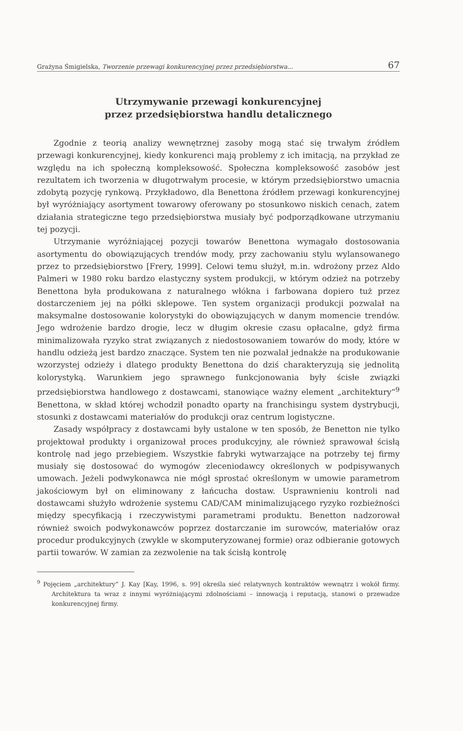Grażyna Śmigielska, Tworzenie przewagi konkurencyjnej przez przedsiębiorstwa... 67
Utrzymywanie przewagi konkurencyjnej
przez przedsiębiorstwa handlu detalicznego
Zgodnie z teorią analizy wewnętrznej zasoby mogą stać się trwałym źródłem przewagi konkurencyjnej, kiedy konkurenci mają problemy z ich imitacją, na przykład ze względu na ich społeczną kompleksowość. Społeczna kompleksowość zasobów jest rezultatem ich tworzenia w długotrwałym procesie, w którym przedsiębiorstwo umacnia zdobytą pozycję rynkową. Przykładowo, dla Benettona źródłem przewagi konkurencyjnej był wyróżniający asortyment towarowy oferowany po stosunkowo niskich cenach, zatem działania strategiczne tego przedsiębiorstwa musiały być podporządkowane utrzymaniu tej pozycji.
Utrzymanie wyróżniającej pozycji towarów Benettona wymagało dostosowania asortymentu do obowiązujących trendów mody, przy zachowaniu stylu wylansowanego przez to przedsiębiorstwo [Frery, 1999]. Celowi temu służył, m.in. wdrożony przez Aldo Palmeri w 1980 roku bardzo elastyczny system produkcji, w którym odzież na potrzeby Benettona była produkowana z naturalnego włókna i farbowana dopiero tuż przez dostarczeniem jej na półki sklepowe. Ten system organizacji produkcji pozwalał na maksymalne dostosowanie kolorystyki do obowiązujących w danym momencie trendów. Jego wdrożenie bardzo drogie, lecz w długim okresie czasu opłacalne, gdyż firma minimalizowała ryzyko strat związanych z niedostosowaniem towarów do mody, które w handlu odzieżą jest bardzo znaczące. System ten nie pozwalał jednakże na produkowanie wzorzystej odzieży i dlatego produkty Benettona do dziś charakteryzują się jednolitą kolorystyką. Warunkiem jego sprawnego funkcjonowania były ścisłe związki przedsiębiorstwa handlowego z dostawcami, stanowiące ważny element „architektury”<sup>9</sup> Benettona, w skład której wchodził ponadto oparty na franchisingu system dystrybucji, stosunki z dostawcami materiałów do produkcji oraz centrum logistyczne.
Zasady współpracy z dostawcami były ustalone w ten sposób, że Benetton nie tylko projektował produkty i organizował proces produkcyjny, ale również sprawował ścisłą kontrolę nad jego przebiegiem. Wszystkie fabryki wytwarzające na potrzeby tej firmy musiały się dostosować do wymogów zleceniodawcy określonych w podpisywanych umowach. Jeżeli podwykonawca nie mógł sprostać określonym w umowie parametrom jakościowym był on eliminowany z łańcucha dostaw. Usprawnieniu kontroli nad dostawcami służyło wdrożenie systemu CAD/CAM minimalizującego ryzyko rozbieżności między specyfikacją i rzeczywistymi parametrami produktu. Benetton nadzorował również swoich podwykonawców poprzez dostarczanie im surowców, materiałów oraz procedur produkcyjnych (zwykle w skomputeryzowanej formie) oraz odbieranie gotowych partii towarów. W zamian za zezwolenie na tak ścisłą kontrolę
<sup>9</sup> Pojęciem „architektury” J. Kay [Kay, 1996, s. 99] określa sieć relatywnych kontraktów wewnątrz i wokół firmy. Architektura ta wraz z innymi wyróżniającymi zdolnościami – innowacją i reputacją, stanowi o przewadze konkurencyjnej firmy.